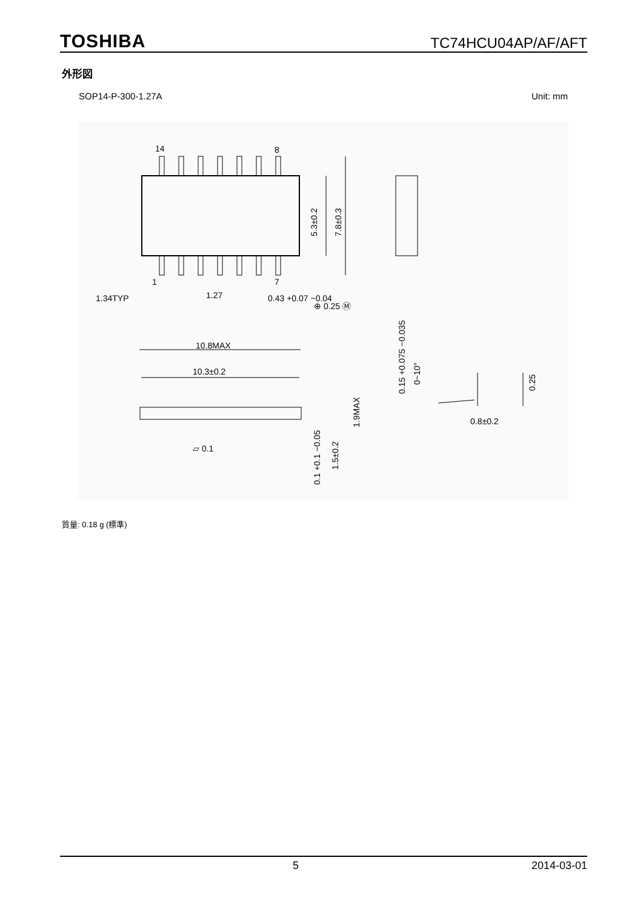TOSHIBA TC74HCU04AP/AF/AFT
外形図
SOP14-P-300-1.27A Unit: mm
14
8
1
7
1.34TYP
1.27
0.43 +0.07 −0.04
⊕ 0.25 Ⓜ
5.3±0.2
7.8±0.3
10.8MAX
10.3±0.2
▱ 0.1
0.1 +0.1 −0.05
1.5±0.2
1.9MAX
0.15 +0.075 −0.035
0~10°
0.25
0.8±0.2
質量: 0.18 g (標準)
5 2014-03-01